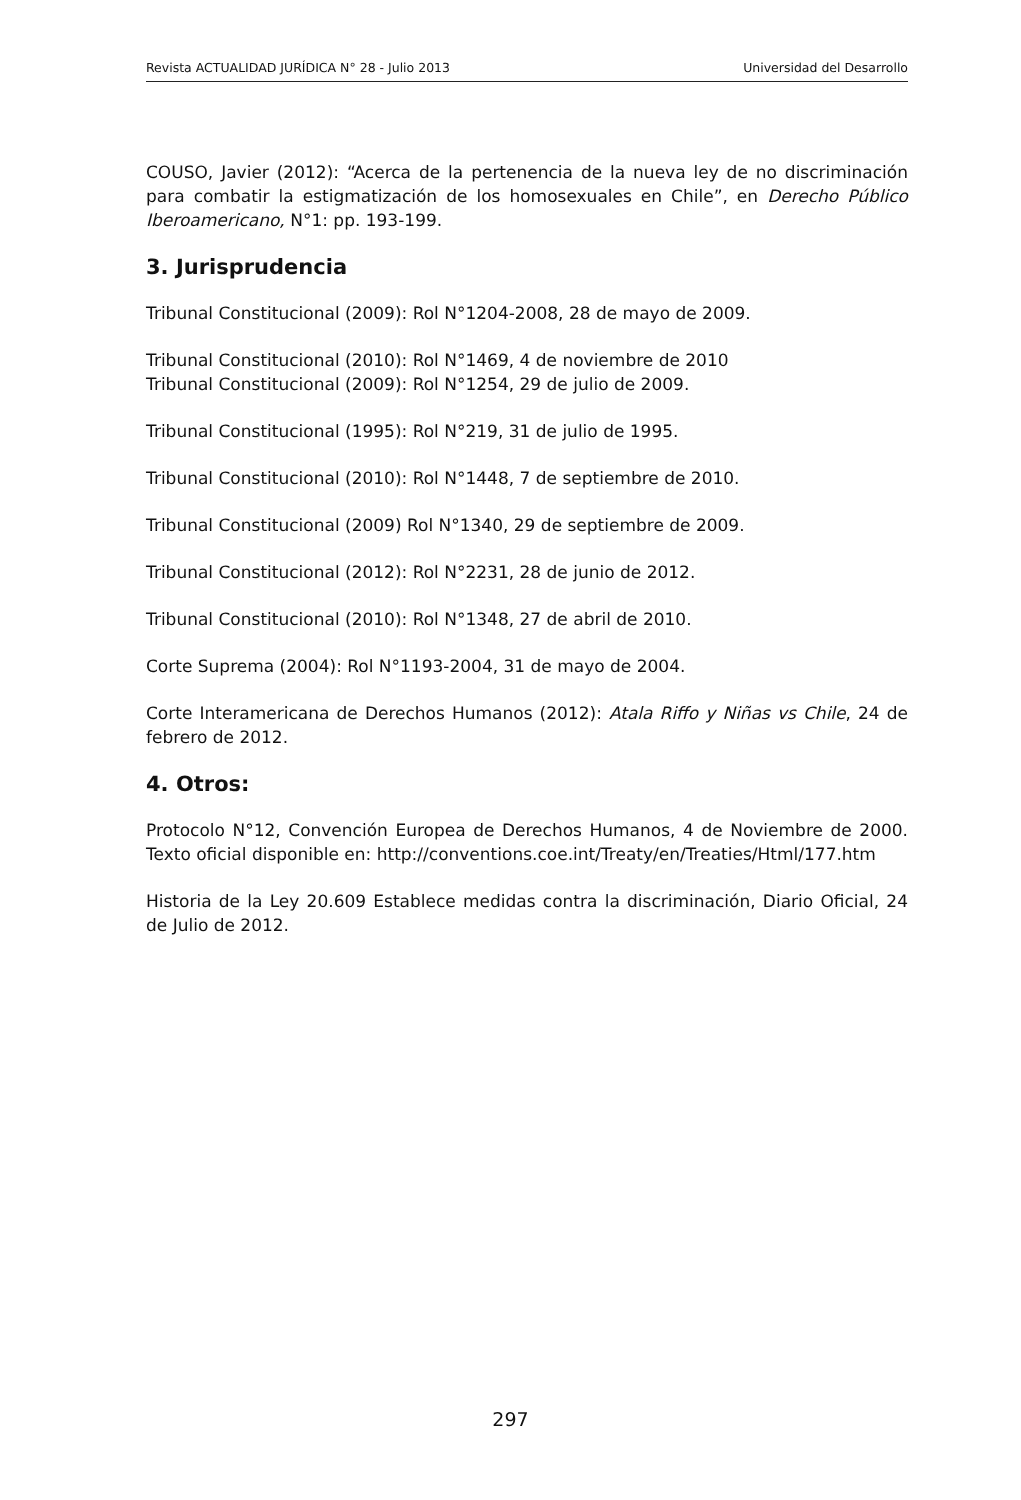Revista ACTUALIDAD JURÍDICA N° 28 - Julio 2013 Universidad del Desarrollo
COUSO, Javier (2012): “Acerca de la pertenencia de la nueva ley de no discriminación para combatir la estigmatización de los homosexuales en Chile”, en Derecho Público Iberoamericano, N°1: pp. 193-199.
3. Jurisprudencia
Tribunal Constitucional (2009): Rol N°1204-2008, 28 de mayo de 2009.
Tribunal Constitucional (2010): Rol N°1469, 4 de noviembre de 2010
Tribunal Constitucional (2009): Rol N°1254, 29 de julio de 2009.
Tribunal Constitucional (1995): Rol N°219, 31 de julio de 1995.
Tribunal Constitucional (2010): Rol N°1448, 7 de septiembre de 2010.
Tribunal Constitucional (2009) Rol N°1340, 29 de septiembre de 2009.
Tribunal Constitucional (2012): Rol N°2231, 28 de junio de 2012.
Tribunal Constitucional (2010): Rol N°1348, 27 de abril de 2010.
Corte Suprema (2004): Rol N°1193-2004, 31 de mayo de 2004.
Corte Interamericana de Derechos Humanos (2012): Atala Riffo y Niñas vs Chile, 24 de febrero de 2012.
4. Otros:
Protocolo N°12, Convención Europea de Derechos Humanos, 4 de Noviembre de 2000. Texto oficial disponible en: http://conventions.coe.int/Treaty/en/Treaties/Html/177.htm
Historia de la Ley 20.609 Establece medidas contra la discriminación, Diario Oficial, 24 de Julio de 2012.
297